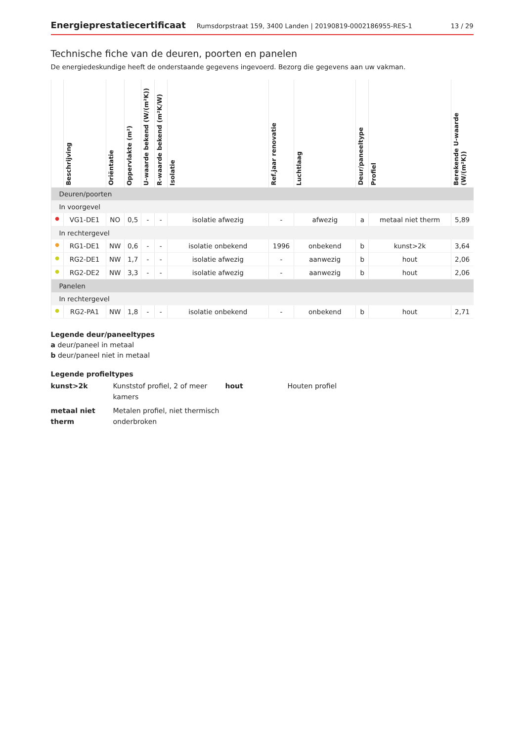Energieprestatiecertificaat Rumsdorpstraat 159, 3400 Landen | 20190819-0002186955-RES-1 13 / 29
Technische fiche van de deuren, poorten en panelen
De energiedeskundige heeft de onderstaande gegevens ingevoerd. Bezorg die gegevens aan uw vakman.
| | Beschrijving | Oriëntatie | Oppervlakte (m²) | U-waarde bekend (W/(m²K)) | R-waarde bekend (m²K/W) | Isolatie | Ref.jaar renovatie | Luchtlaag | Deur/paneeltype | Profiel | Berekende U-waarde (W/(m²K)) |
| --- | --- | --- | --- | --- | --- | --- | --- | --- | --- | --- | --- |
| Deuren/poorten | | | | | | | | | | | |
| In voorgevel | | | | | | | | | | | |
| ● | VG1-DE1 | NO | 0,5 | - | - | isolatie afwezig | - | afwezig | a | metaal niet therm | 5,89 |
| In rechtergevel | | | | | | | | | | | |
| ● | RG1-DE1 | NW | 0,6 | - | - | isolatie onbekend | 1996 | onbekend | b | kunst>2k | 3,64 |
| ● | RG2-DE1 | NW | 1,7 | - | - | isolatie afwezig | - | aanwezig | b | hout | 2,06 |
| ● | RG2-DE2 | NW | 3,3 | - | - | isolatie afwezig | - | aanwezig | b | hout | 2,06 |
| Panelen | | | | | | | | | | | |
| In rechtergevel | | | | | | | | | | | |
| ● | RG2-PA1 | NW | 1,8 | - | - | isolatie onbekend | - | onbekend | b | hout | 2,71 |
Legende deur/paneeltypes
a deur/paneel in metaal
b deur/paneel niet in metaal
Legende profieltypes
kunst>2k Kunststof profiel, 2 of meer kamers hout Houten profiel metaal niet therm Metalen profiel, niet thermisch onderbroken